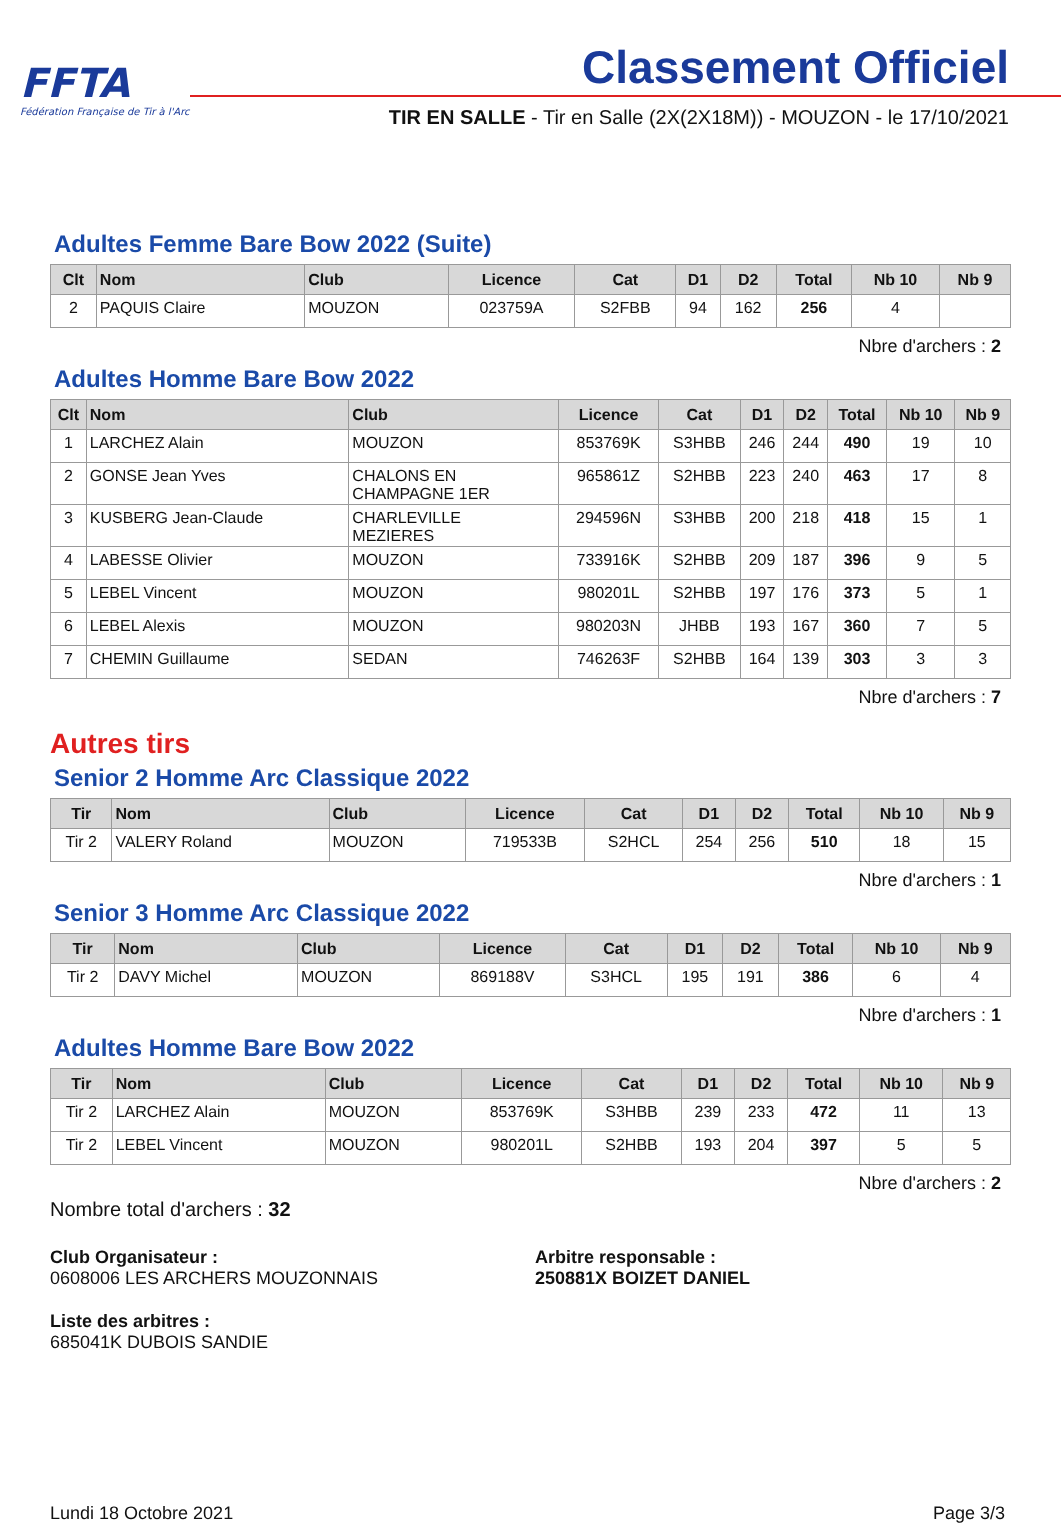FFTA
Fédération Française de Tir à l'Arc
Classement Officiel
TIR EN SALLE - Tir en Salle (2X(2X18M)) - MOUZON - le 17/10/2021
Adultes Femme Bare Bow 2022 (Suite)
| Clt | Nom | Club | Licence | Cat | D1 | D2 | Total | Nb 10 | Nb 9 |
| --- | --- | --- | --- | --- | --- | --- | --- | --- | --- |
| 2 | PAQUIS Claire | MOUZON | 023759A | S2FBB | 94 | 162 | 256 | 4 | |
Nbre d'archers : 2
Adultes Homme Bare Bow 2022
| Clt | Nom | Club | Licence | Cat | D1 | D2 | Total | Nb 10 | Nb 9 |
| --- | --- | --- | --- | --- | --- | --- | --- | --- | --- |
| 1 | LARCHEZ Alain | MOUZON | 853769K | S3HBB | 246 | 244 | 490 | 19 | 10 |
| 2 | GONSE Jean Yves | CHALONS EN CHAMPAGNE 1ER | 965861Z | S2HBB | 223 | 240 | 463 | 17 | 8 |
| 3 | KUSBERG Jean-Claude | CHARLEVILLE MEZIERES | 294596N | S3HBB | 200 | 218 | 418 | 15 | 1 |
| 4 | LABESSE Olivier | MOUZON | 733916K | S2HBB | 209 | 187 | 396 | 9 | 5 |
| 5 | LEBEL Vincent | MOUZON | 980201L | S2HBB | 197 | 176 | 373 | 5 | 1 |
| 6 | LEBEL Alexis | MOUZON | 980203N | JHBB | 193 | 167 | 360 | 7 | 5 |
| 7 | CHEMIN Guillaume | SEDAN | 746263F | S2HBB | 164 | 139 | 303 | 3 | 3 |
Nbre d'archers : 7
Autres tirs
Senior 2 Homme Arc Classique 2022
| Tir | Nom | Club | Licence | Cat | D1 | D2 | Total | Nb 10 | Nb 9 |
| --- | --- | --- | --- | --- | --- | --- | --- | --- | --- |
| Tir 2 | VALERY Roland | MOUZON | 719533B | S2HCL | 254 | 256 | 510 | 18 | 15 |
Nbre d'archers : 1
Senior 3 Homme Arc Classique 2022
| Tir | Nom | Club | Licence | Cat | D1 | D2 | Total | Nb 10 | Nb 9 |
| --- | --- | --- | --- | --- | --- | --- | --- | --- | --- |
| Tir 2 | DAVY Michel | MOUZON | 869188V | S3HCL | 195 | 191 | 386 | 6 | 4 |
Nbre d'archers : 1
Adultes Homme Bare Bow 2022
| Tir | Nom | Club | Licence | Cat | D1 | D2 | Total | Nb 10 | Nb 9 |
| --- | --- | --- | --- | --- | --- | --- | --- | --- | --- |
| Tir 2 | LARCHEZ Alain | MOUZON | 853769K | S3HBB | 239 | 233 | 472 | 11 | 13 |
| Tir 2 | LEBEL Vincent | MOUZON | 980201L | S2HBB | 193 | 204 | 397 | 5 | 5 |
Nbre d'archers : 2
Nombre total d'archers : 32
Club Organisateur :
0608006 LES ARCHERS MOUZONNAIS
Arbitre responsable :
250881X BOIZET DANIEL
Liste des arbitres :
685041K DUBOIS SANDIE
Lundi 18 Octobre 2021 Page 3/3